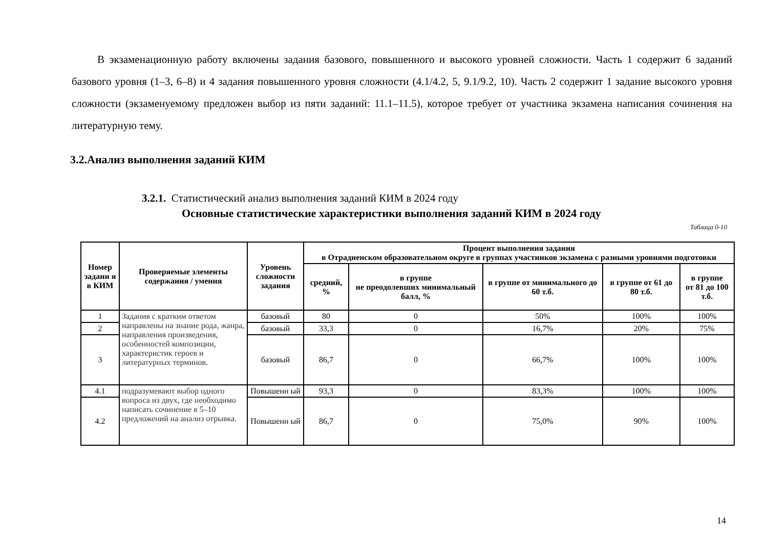В экзаменационную работу включены задания базового, повышенного и высокого уровней сложности. Часть 1 содержит 6 заданий базового уровня (1–3, 6–8) и 4 задания повышенного уровня сложности (4.1/4.2, 5, 9.1/9.2, 10). Часть 2 содержит 1 задание высокого уровня сложности (экзаменуемому предложен выбор из пяти заданий: 11.1–11.5), которое требует от участника экзамена написания сочинения на литературную тему.
3.2.Анализ выполнения заданий КИМ
3.2.1. Статистический анализ выполнения заданий КИМ в 2024 году
Основные статистические характеристики выполнения заданий КИМ в 2024 году
Таблица 0-10
| Номер задани я в КИМ | Проверяемые элементы содержания / умения | Уровень сложности задания | Процент выполнения задания в Отрадненском образовательном округе в группах участников экзамена с разными уровнями подготовки | | | | |
| --- | --- | --- | --- | --- | --- | --- | --- |
| | | | средний, % | в группе не преодолевших минимальный балл, % | в группе от минимального до 60 т.б. | в группе от 61 до 80 т.б. | в группе от 81 до 100 т.б. |
| 1 | Задания с кратким ответом направлены на знание рода, жанра, направления произведения, особенностей композиции, характеристик героев и литературных терминов. | базовый | 80 | 0 | 50% | 100% | 100% |
| 2 | | базовый | 33,3 | 0 | 16,7% | 20% | 75% |
| 3 | | базовый | 86,7 | 0 | 66,7% | 100% | 100% |
| 4.1 | подразумевают выбор одного вопроса из двух, где необходимо написать сочинение в 5–10 предложений на анализ отрывка. | Повышенн ый | 93,3 | 0 | 83,3% | 100% | 100% |
| 4.2 | | Повышенн ый | 86,7 | 0 | 75,0% | 90% | 100% |
14